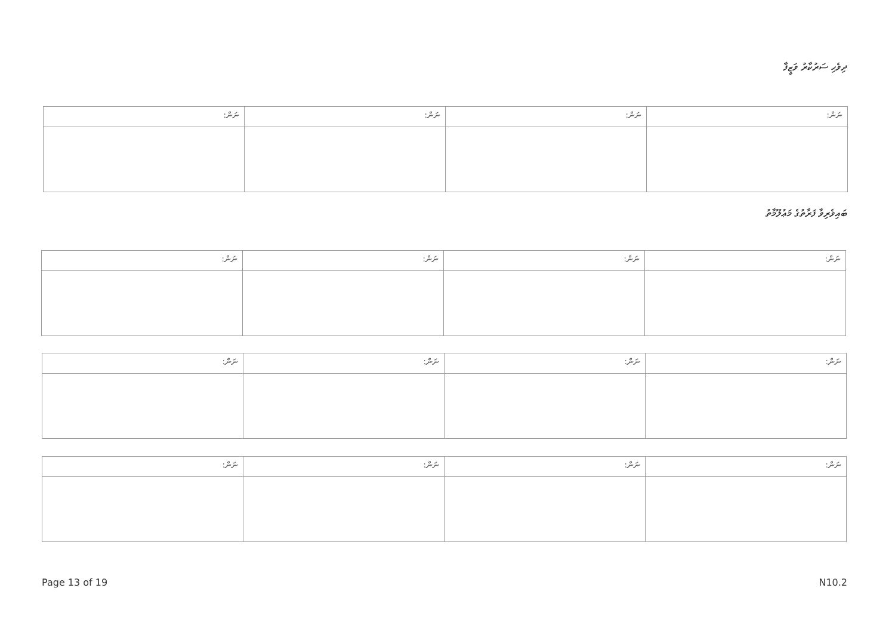ދިވެހި ސަރުކާރު ވަޒީފާ
| ނަން: | ނަން: | ނަން: | ނަން: |
| --- | --- | --- | --- |
ބައިވެރިވާ ފަރާތުގެ މަޢުލޫމާތު
| ނަން: | ނަން: | ނަން: | ނަން: |
| --- | --- | --- | --- |
| ނަން: | ނަން: | ނަން: | ނަން: |
| --- | --- | --- | --- |
| ނަން: | ނަން: | ނަން: | ނަން: |
| --- | --- | --- | --- |
Page 13 of 19 N10.2